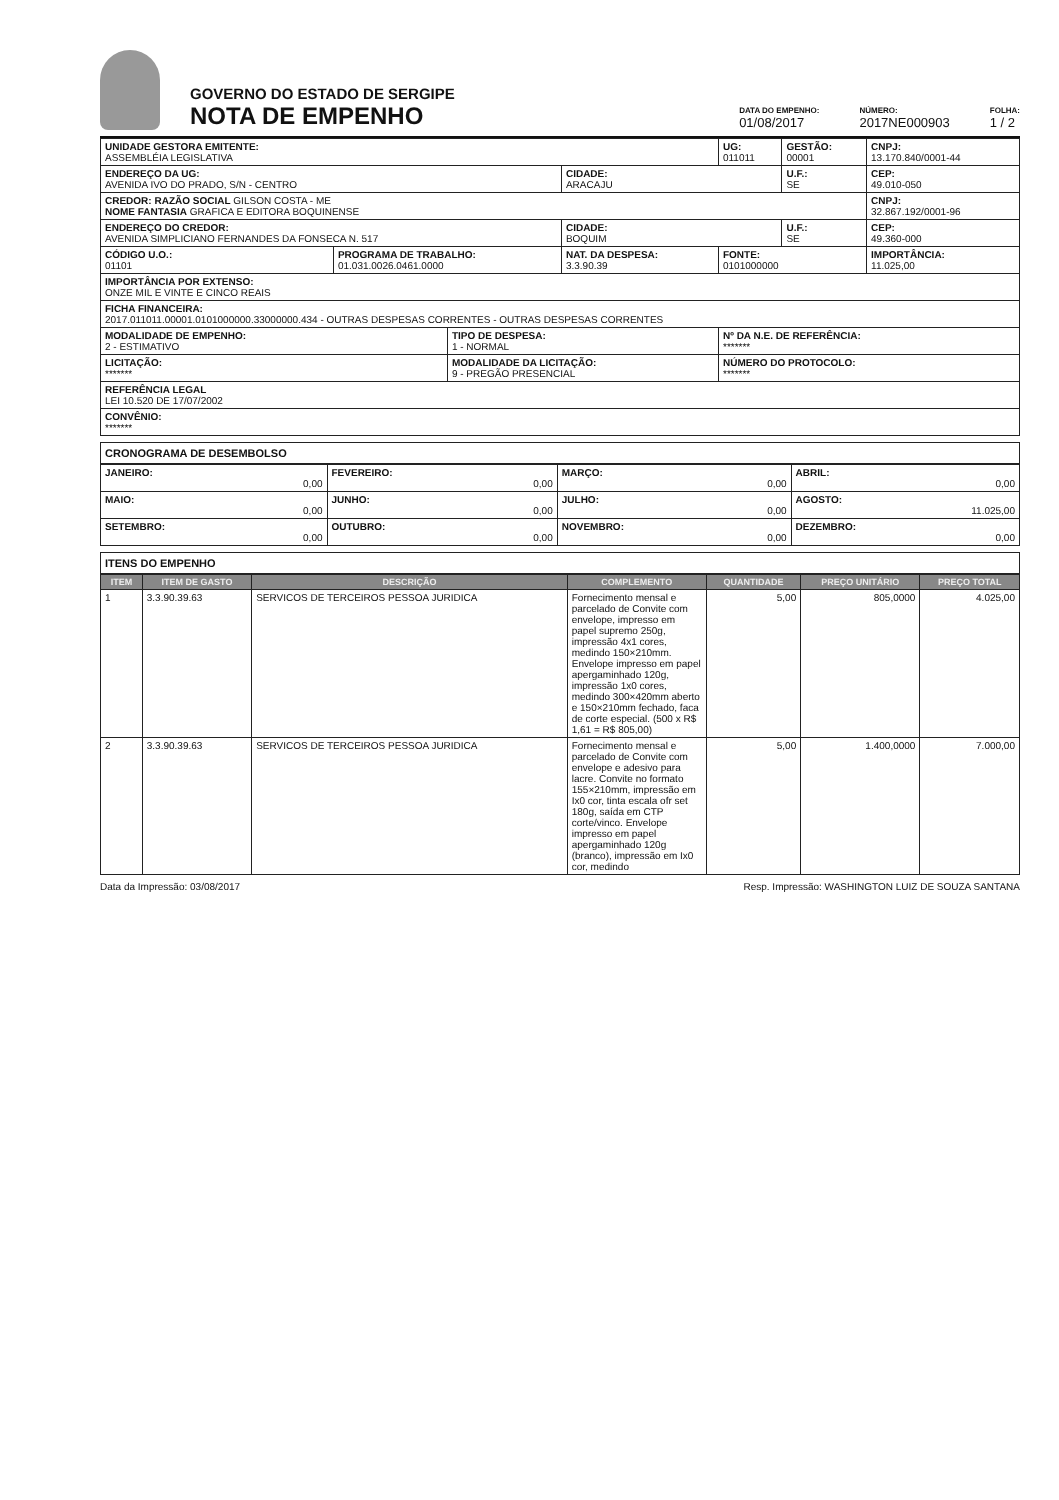GOVERNO DO ESTADO DE SERGIPE
NOTA DE EMPENHO
DATA DO EMPENHO:
01/08/2017
NÚMERO:
2017NE000903
FOLHA:
1 / 2
| UNIDADE GESTORA EMITENTE: ASSEMBLÉIA LEGISLATIVA | | | | UG: 011011 | GESTÃO: 00001 | CNPJ: 13.170.840/0001-44 |
| ENDEREÇO DA UG: AVENIDA IVO DO PRADO, S/N - CENTRO | | | CIDADE: ARACAJU | | U.F.: SE | CEP: 49.010-050 |
| CREDOR: RAZÃO SOCIAL GILSON COSTA - ME NOME FANTASIA GRAFICA E EDITORA BOQUINENSE | | | | | | CNPJ: 32.867.192/0001-96 |
| ENDEREÇO DO CREDOR: AVENIDA SIMPLICIANO FERNANDES DA FONSECA N. 517 | | | CIDADE: BOQUIM | | U.F.: SE | CEP: 49.360-000 |
| CÓDIGO U.O.: 01101 | PROGRAMA DE TRABALHO: 01.031.0026.0461.0000 | | NAT. DA DESPESA: 3.3.90.39 | FONTE: 0101000000 | | IMPORTÂNCIA: 11.025,00 |
| IMPORTÂNCIA POR EXTENSO: ONZE MIL E VINTE E CINCO REAIS | | | | | | |
| FICHA FINANCEIRA: 2017.011011.00001.0101000000.33000000.434 - OUTRAS DESPESAS CORRENTES - OUTRAS DESPESAS CORRENTES | | | | | | |
| MODALIDADE DE EMPENHO: 2 - ESTIMATIVO | | TIPO DE DESPESA: 1 - NORMAL | | Nº DA N.E. DE REFERÊNCIA: ******* | | |
| LICITAÇÃO: ******* | | MODALIDADE DA LICITAÇÃO: 9 - PREGÃO PRESENCIAL | | NÚMERO DO PROTOCOLO: ******* | | |
| REFERÊNCIA LEGAL LEI 10.520 DE 17/07/2002 | | | | | | |
| CONVÊNIO: ******* | | | | | | |
CRONOGRAMA DE DESEMBOLSO
| JANEIRO: 0,00 | FEVEREIRO: 0,00 | MARÇO: 0,00 | ABRIL: 0,00 |
| MAIO: 0,00 | JUNHO: 0,00 | JULHO: 0,00 | AGOSTO: 11.025,00 |
| SETEMBRO: 0,00 | OUTUBRO: 0,00 | NOVEMBRO: 0,00 | DEZEMBRO: 0,00 |
ITENS DO EMPENHO
| ITEM | ITEM DE GASTO | DESCRIÇÃO | COMPLEMENTO | QUANTIDADE | PREÇO UNITÁRIO | PREÇO TOTAL |
| --- | --- | --- | --- | --- | --- | --- |
| 1 | 3.3.90.39.63 | SERVICOS DE TERCEIROS PESSOA JURIDICA | Fornecimento mensal e parcelado de Convite com envelope, impresso em papel supremo 250g, impressão 4x1 cores, medindo 150×210mm. Envelope impresso em papel apergaminhado 120g, impressão 1x0 cores, medindo 300×420mm aberto e 150×210mm fechado, faca de corte especial. (500 x R$ 1,61 = R$ 805,00) | 5,00 | 805,0000 | 4.025,00 |
| 2 | 3.3.90.39.63 | SERVICOS DE TERCEIROS PESSOA JURIDICA | Fornecimento mensal e parcelado de Convite com envelope e adesivo para lacre. Convite no formato 155×210mm, impressão em Ix0 cor, tinta escala ofr set 180g, saída em CTP corte/vinco. Envelope impresso em papel apergaminhado 120g (branco), impressão em Ix0 cor, medindo | 5,00 | 1.400,0000 | 7.000,00 |
Data da Impressão: 03/08/2017 Resp. Impressão: WASHINGTON LUIZ DE SOUZA SANTANA